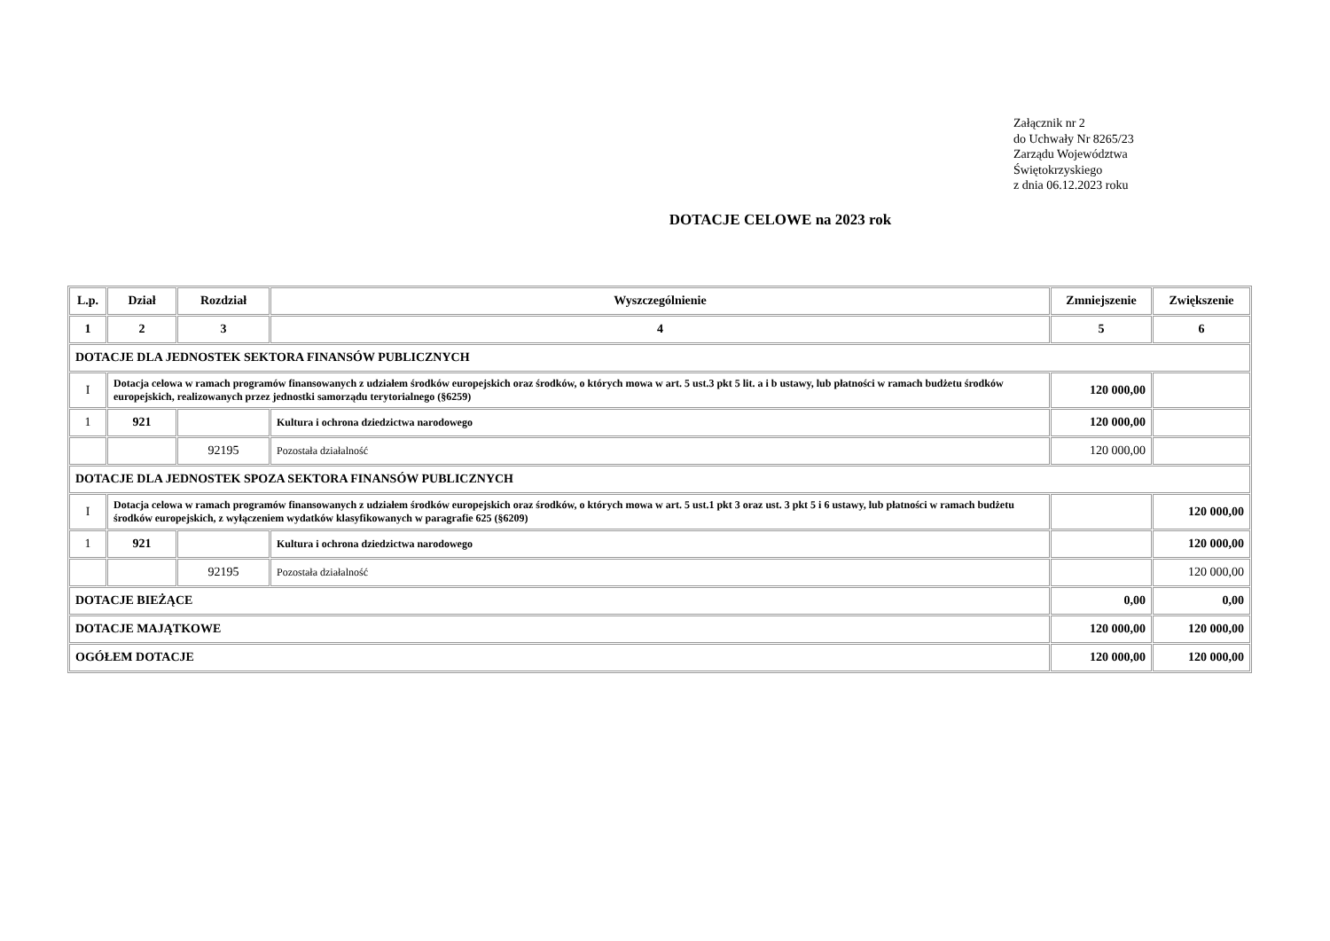Załącznik nr 2
do Uchwały Nr 8265/23
Zarządu Województwa
Świętokrzyskiego
z dnia 06.12.2023 roku
DOTACJE CELOWE na 2023 rok
| L.p. | Dział | Rozdział | Wyszczególnienie | Zmniejszenie | Zwiększenie |
| --- | --- | --- | --- | --- | --- |
| 1 | 2 | 3 | 4 | 5 | 6 |
| DOTACJE DLA JEDNOSTEK SEKTORA FINANSÓW PUBLICZNYCH | | | | | |
| I | Dotacja celowa w ramach programów finansowanych z udziałem środków europejskich oraz środków, o których mowa w art. 5 ust.3 pkt 5 lit. a i b ustawy, lub płatności w ramach budżetu środków europejskich, realizowanych przez jednostki samorządu terytorialnego (§6259) | | | 120 000,00 | |
| 1 | 921 | | Kultura i ochrona dziedzictwa narodowego | 120 000,00 | |
| | | 92195 | Pozostała działalność | 120 000,00 | |
| DOTACJE DLA JEDNOSTEK SPOZA SEKTORA FINANSÓW PUBLICZNYCH | | | | | |
| I | Dotacja celowa w ramach programów finansowanych z udziałem środków europejskich oraz środków, o których mowa w art. 5 ust.1 pkt 3 oraz ust. 3 pkt 5 i 6 ustawy, lub płatności w ramach budżetu środków europejskich, z wyłączeniem wydatków klasyfikowanych w paragrafie 625 (§6209) | | | | 120 000,00 |
| 1 | 921 | | Kultura i ochrona dziedzictwa narodowego | | 120 000,00 |
| | | 92195 | Pozostała działalność | | 120 000,00 |
| DOTACJE BIEŻĄCE | | | | 0,00 | 0,00 |
| DOTACJE MAJĄTKOWE | | | | 120 000,00 | 120 000,00 |
| OGÓŁEM DOTACJE | | | | 120 000,00 | 120 000,00 |